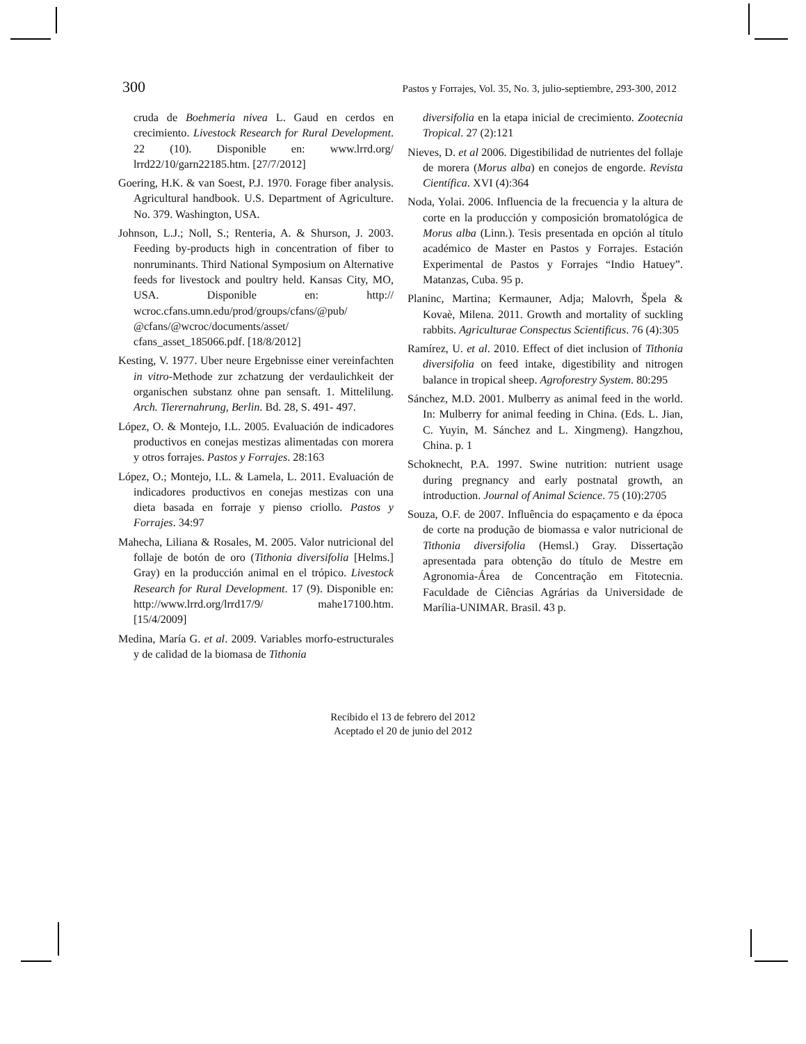300 Pastos y Forrajes, Vol. 35, No. 3, julio-septiembre, 293-300, 2012
cruda de Boehmeria nivea L. Gaud en cerdos en crecimiento. Livestock Research for Rural Development. 22 (10). Disponible en: www.lrrd.org/ lrrd22/10/garn22185.htm. [27/7/2012]
Goering, H.K. & van Soest, P.J. 1970. Forage fiber analysis. Agricultural handbook. U.S. Department of Agriculture. No. 379. Washington, USA.
Johnson, L.J.; Noll, S.; Renteria, A. & Shurson, J. 2003. Feeding by-products high in concentration of fiber to nonruminants. Third National Symposium on Alternative feeds for livestock and poultry held. Kansas City, MO, USA. Disponible en: http:// wcroc.cfans.umn.edu/prod/groups/cfans/@pub/ @cfans/@wcroc/documents/asset/ cfans_asset_185066.pdf. [18/8/2012]
Kesting, V. 1977. Uber neure Ergebnisse einer vereinfachten in vitro-Methode zur zchatzung der verdaulichkeit der organischen substanz ohne pan sensaft. 1. Mittelilung. Arch. Tierernahrung, Berlin. Bd. 28, S. 491- 497.
López, O. & Montejo, I.L. 2005. Evaluación de indicadores productivos en conejas mestizas alimentadas con morera y otros forrajes. Pastos y Forrajes. 28:163
López, O.; Montejo, I.L. & Lamela, L. 2011. Evaluación de indicadores productivos en conejas mestizas con una dieta basada en forraje y pienso criollo. Pastos y Forrajes. 34:97
Mahecha, Liliana & Rosales, M. 2005. Valor nutricional del follaje de botón de oro (Tithonia diversifolia [Helms.] Gray) en la producción animal en el trópico. Livestock Research for Rural Development. 17 (9). Disponible en: http://www.lrrd.org/lrrd17/9/ mahe17100.htm. [15/4/2009]
Medina, María G. et al. 2009. Variables morfo-estructurales y de calidad de la biomasa de Tithonia
diversifolia en la etapa inicial de crecimiento. Zootecnia Tropical. 27 (2):121
Nieves, D. et al 2006. Digestibilidad de nutrientes del follaje de morera (Morus alba) en conejos de engorde. Revista Científica. XVI (4):364
Noda, Yolai. 2006. Influencia de la frecuencia y la altura de corte en la producción y composición bromatológica de Morus alba (Linn.). Tesis presentada en opción al título académico de Master en Pastos y Forrajes. Estación Experimental de Pastos y Forrajes “Indio Hatuey”. Matanzas, Cuba. 95 p.
Planinc, Martina; Kermauner, Adja; Malovrh, Špela & Kovaè, Milena. 2011. Growth and mortality of suckling rabbits. Agriculturae Conspectus Scientificus. 76 (4):305
Ramírez, U. et al. 2010. Effect of diet inclusion of Tithonia diversifolia on feed intake, digestibility and nitrogen balance in tropical sheep. Agroforestry System. 80:295
Sánchez, M.D. 2001. Mulberry as animal feed in the world. In: Mulberry for animal feeding in China. (Eds. L. Jian, C. Yuyin, M. Sánchez and L. Xingmeng). Hangzhou, China. p. 1
Schoknecht, P.A. 1997. Swine nutrition: nutrient usage during pregnancy and early postnatal growth, an introduction. Journal of Animal Science. 75 (10):2705
Souza, O.F. de 2007. Influência do espaçamento e da época de corte na produção de biomassa e valor nutricional de Tithonia diversifolia (Hemsl.) Gray. Dissertação apresentada para obtenção do título de Mestre em Agronomia-Área de Concentração em Fitotecnia. Faculdade de Ciências Agrárias da Universidade de Marília-UNIMAR. Brasil. 43 p.
Recibido el 13 de febrero del 2012
Aceptado el 20 de junio del 2012